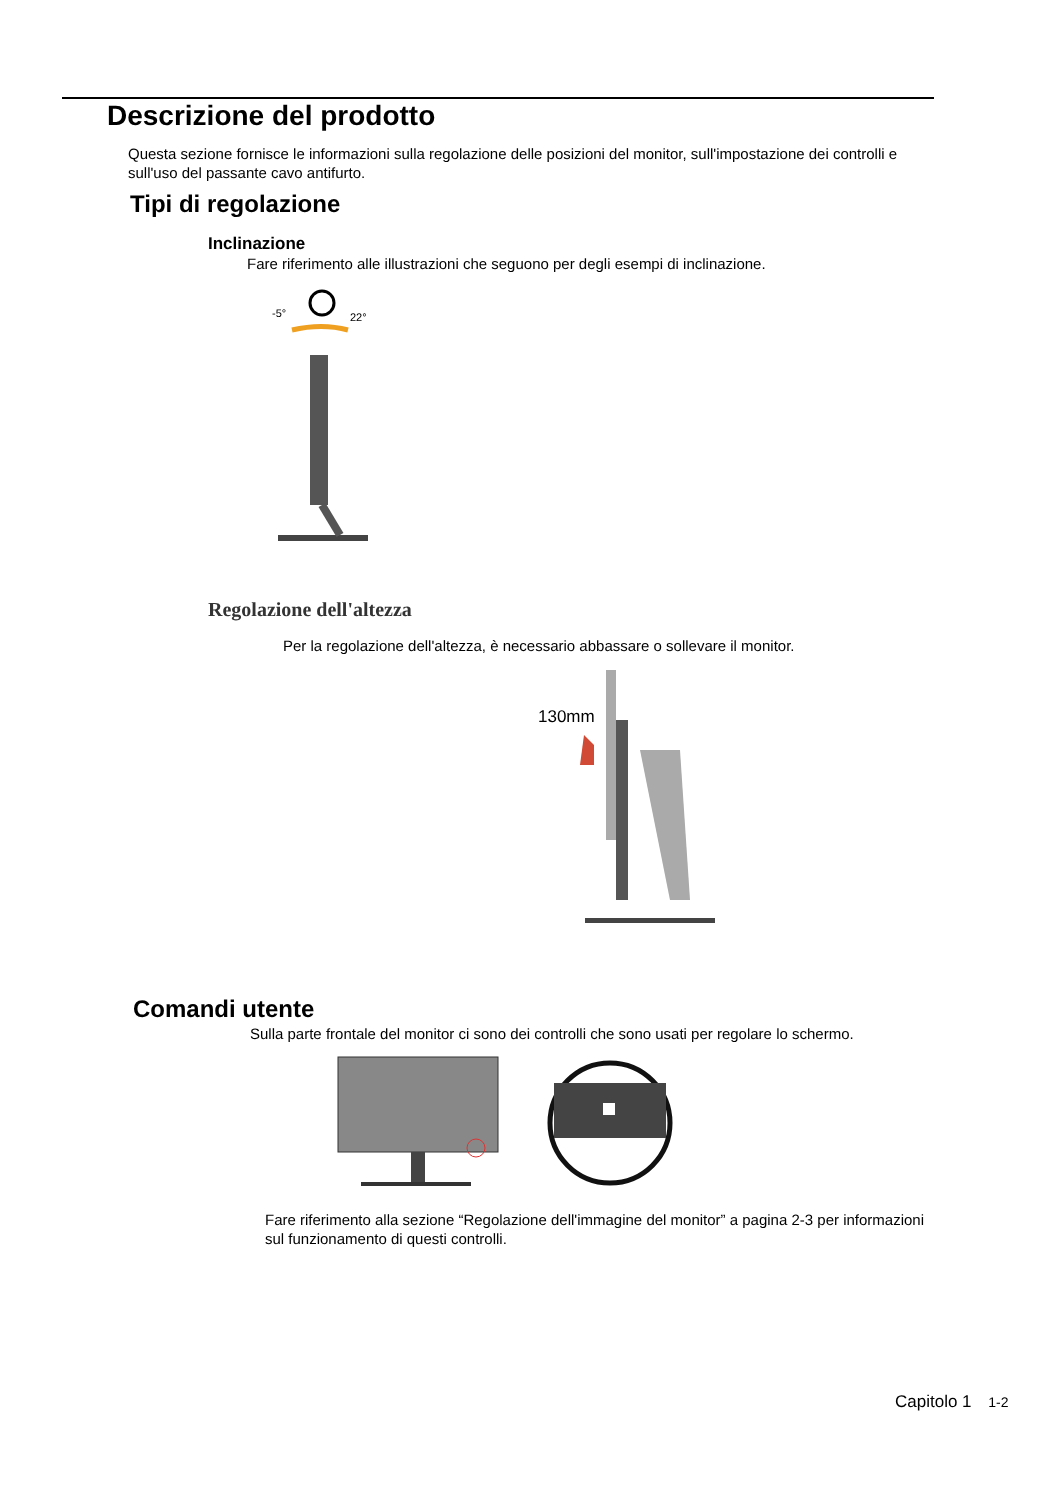Descrizione del prodotto
Questa sezione fornisce le informazioni sulla regolazione delle posizioni del monitor, sull'impostazione dei controlli e sull'uso del passante cavo antifurto.
Tipi di regolazione
Inclinazione
Fare riferimento alle illustrazioni che seguono per degli esempi di inclinazione.
-5°
22°
Regolazione dell'altezza
Per la regolazione dell'altezza, è necessario abbassare o sollevare il monitor.
130mm
Comandi utente
Sulla parte frontale del monitor ci sono dei controlli che sono usati per regolare lo schermo.
Fare riferimento alla sezione “Regolazione dell'immagine del monitor” a pagina 2-3 per informazioni sul funzionamento di questi controlli.
Capitolo 1 1-2